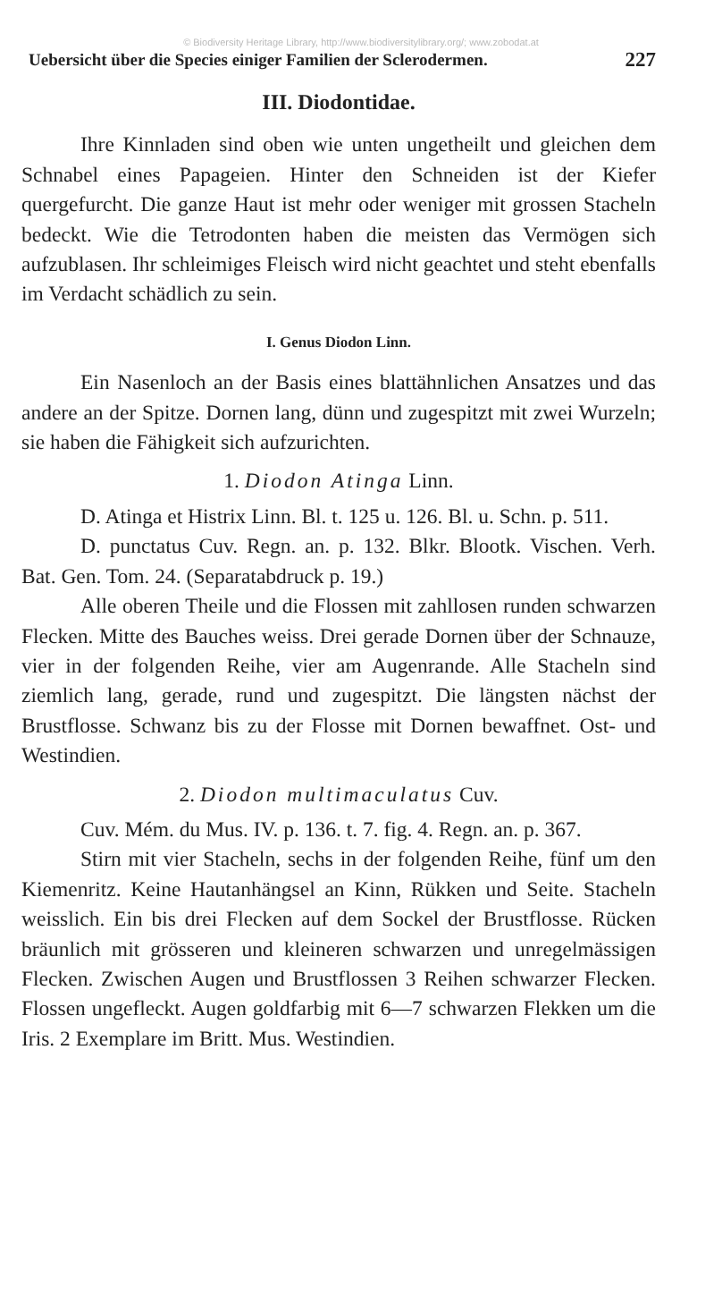© Biodiversity Heritage Library, http://www.biodiversitylibrary.org/; www.zobodat.at
Uebersicht über die Species einiger Familien der Sclerodermen. 227
III. Diodontidae.
Ihre Kinnladen sind oben wie unten ungetheilt und gleichen dem Schnabel eines Papageien. Hinter den Schneiden ist der Kiefer quergefurcht. Die ganze Haut ist mehr oder weniger mit grossen Stacheln bedeckt. Wie die Tetrodonten haben die meisten das Vermögen sich aufzublasen. Ihr schleimiges Fleisch wird nicht geachtet und steht ebenfalls im Verdacht schädlich zu sein.
I. Genus Diodon Linn.
Ein Nasenloch an der Basis eines blattähnlichen Ansatzes und das andere an der Spitze. Dornen lang, dünn und zugespitzt mit zwei Wurzeln; sie haben die Fähigkeit sich aufzurichten.
1. Diodon Atinga Linn.
D. Atinga et Histrix Linn. Bl. t. 125 u. 126. Bl. u. Schn. p. 511.
D. punctatus Cuv. Regn. an. p. 132. Blkr. Blootk. Vischen. Verh. Bat. Gen. Tom. 24. (Separatabdruck p. 19.)
Alle oberen Theile und die Flossen mit zahllosen runden schwarzen Flecken. Mitte des Bauches weiss. Drei gerade Dornen über der Schnauze, vier in der folgenden Reihe, vier am Augenrande. Alle Stacheln sind ziemlich lang, gerade, rund und zugespitzt. Die längsten nächst der Brustflosse. Schwanz bis zu der Flosse mit Dornen bewaffnet. Ost- und Westindien.
2. Diodon multimaculatus Cuv.
Cuv. Mém. du Mus. IV. p. 136. t. 7. fig. 4. Regn. an. p. 367.
Stirn mit vier Stacheln, sechs in der folgenden Reihe, fünf um den Kiemenritz. Keine Hautanhängsel an Kinn, Rükken und Seite. Stacheln weisslich. Ein bis drei Flecken auf dem Sockel der Brustflosse. Rücken bräunlich mit grösseren und kleineren schwarzen und unregelmässigen Flecken. Zwischen Augen und Brustflossen 3 Reihen schwarzer Flecken. Flossen ungefleckt. Augen goldfarbig mit 6—7 schwarzen Flekken um die Iris. 2 Exemplare im Britt. Mus. Westindien.